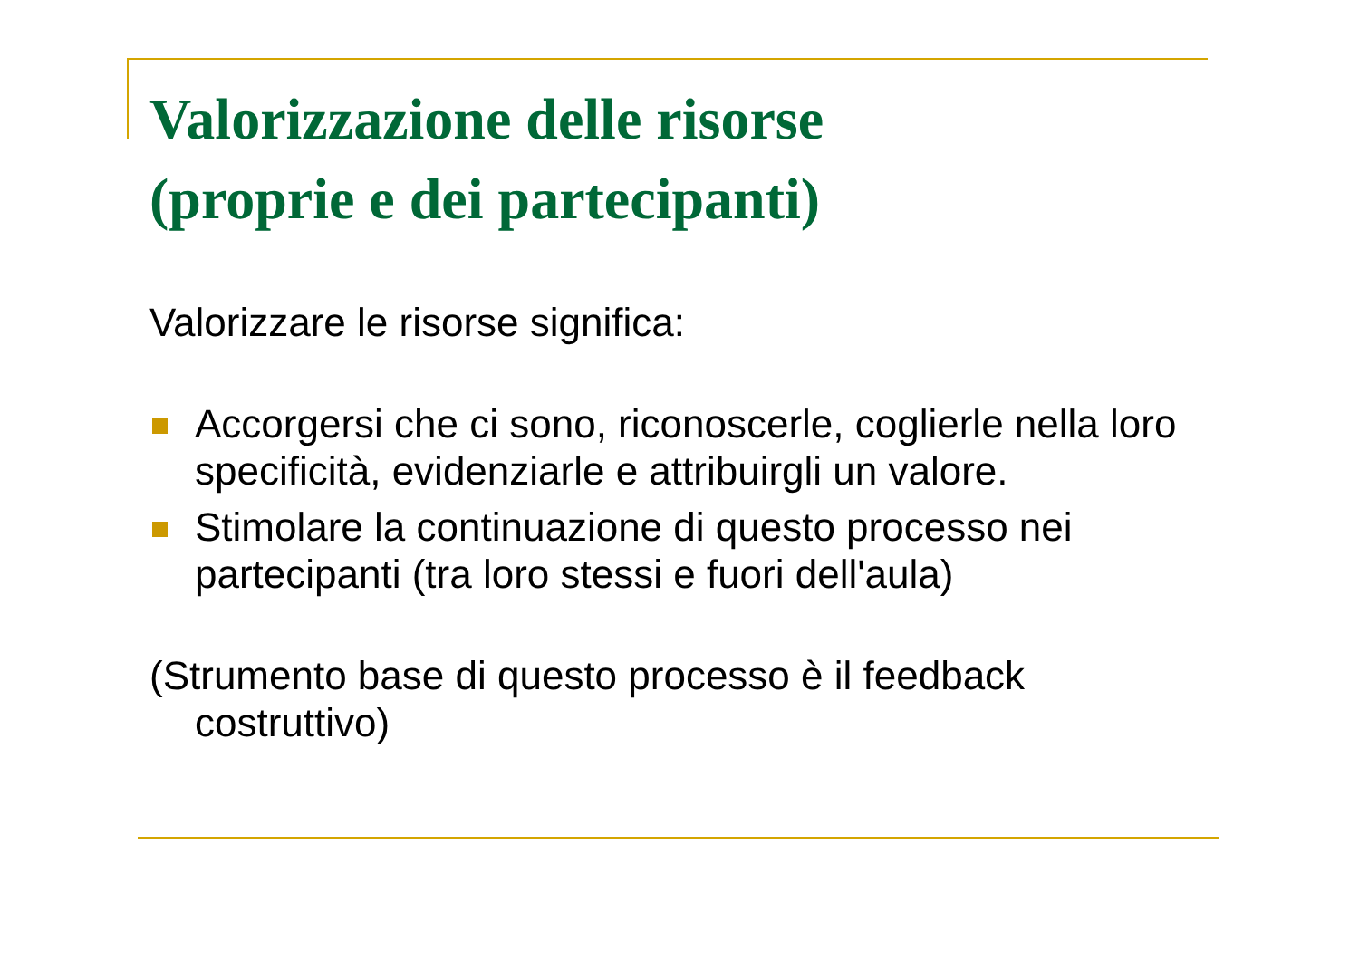Valorizzazione delle risorse
(proprie e dei partecipanti)
Valorizzare le risorse significa:
Accorgersi che ci sono, riconoscerle, coglierle nella loro specificità, evidenziarle e attribuirgli un valore.
Stimolare la continuazione di questo processo nei partecipanti (tra loro stessi e fuori dell'aula)
(Strumento base di questo processo è il feedback costruttivo)